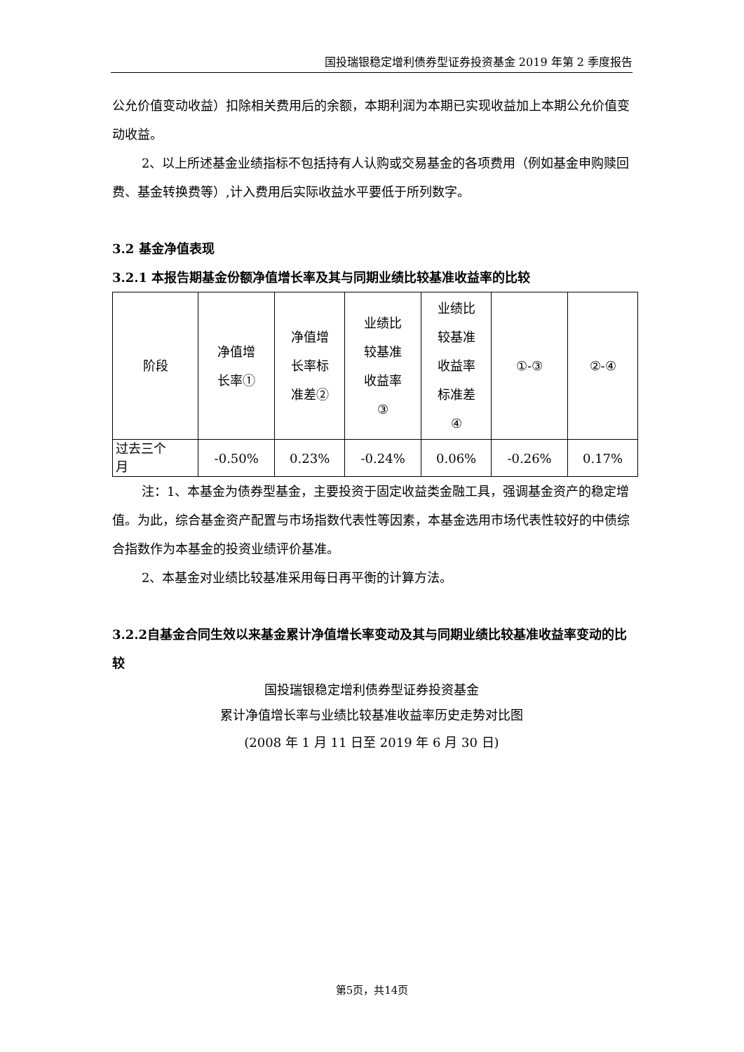国投瑞银稳定增利债券型证券投资基金 2019 年第 2 季度报告
公允价值变动收益）扣除相关费用后的余额，本期利润为本期已实现收益加上本期公允价值变动收益。
2、以上所述基金业绩指标不包括持有人认购或交易基金的各项费用（例如基金申购赎回费、基金转换费等）,计入费用后实际收益水平要低于所列数字。
3.2 基金净值表现
3.2.1 本报告期基金份额净值增长率及其与同期业绩比较基准收益率的比较
| 阶段 | 净值增 长率① | 净值增 长率标 准差② | 业绩比 较基准 收益率 ③ | 业绩比 较基准 收益率 标准差 ④ | ①-③ | ②-④ |
| 过去三个 月 | -0.50% | 0.23% | -0.24% | 0.06% | -0.26% | 0.17% |
注：1、本基金为债券型基金，主要投资于固定收益类金融工具，强调基金资产的稳定增值。为此，综合基金资产配置与市场指数代表性等因素，本基金选用市场代表性较好的中债综合指数作为本基金的投资业绩评价基准。
2、本基金对业绩比较基准采用每日再平衡的计算方法。
3.2.2自基金合同生效以来基金累计净值增长率变动及其与同期业绩比较基准收益率变动的比较
国投瑞银稳定增利债券型证券投资基金
累计净值增长率与业绩比较基准收益率历史走势对比图
(2008 年 1 月 11 日至 2019 年 6 月 30 日)
第5页，共14页